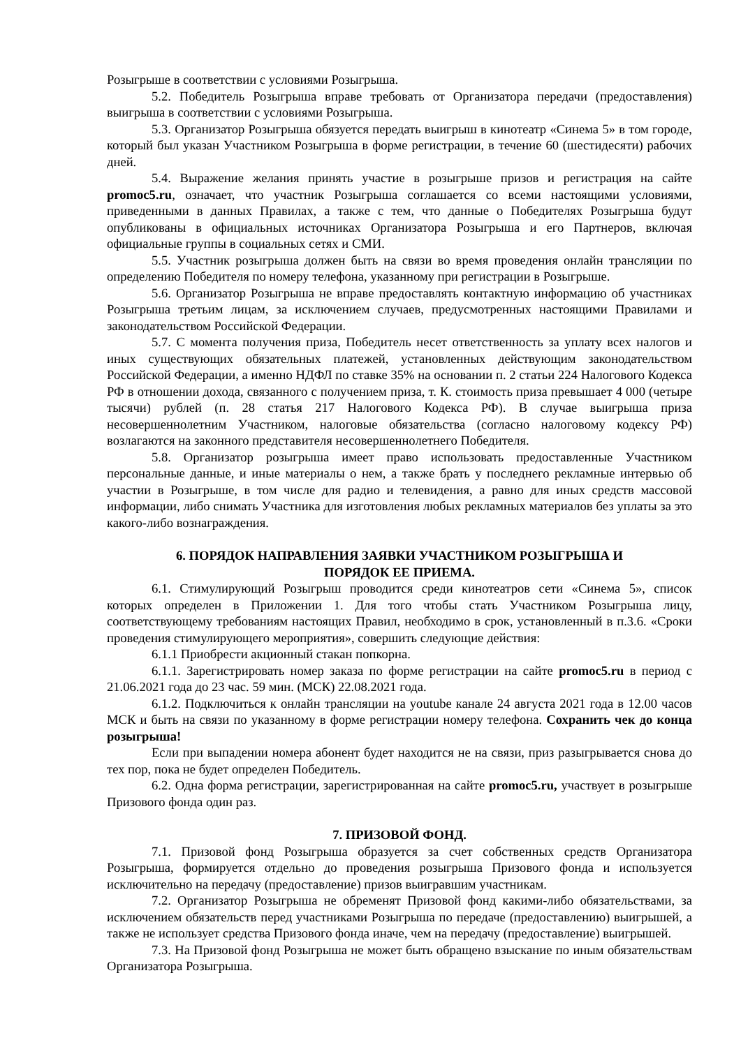Розыгрыше в соответствии с условиями Розыгрыша.
5.2. Победитель Розыгрыша вправе требовать от Организатора передачи (предоставления) выигрыша в соответствии с условиями Розыгрыша.
5.3. Организатор Розыгрыша обязуется передать выигрыш в кинотеатр «Синема 5» в том городе, который был указан Участником Розыгрыша в форме регистрации, в течение 60 (шестидесяти) рабочих дней.
5.4. Выражение желания принять участие в розыгрыше призов и регистрация на сайте promoc5.ru, означает, что участник Розыгрыша соглашается со всеми настоящими условиями, приведенными в данных Правилах, а также с тем, что данные о Победителях Розыгрыша будут опубликованы в официальных источниках Организатора Розыгрыша и его Партнеров, включая официальные группы в социальных сетях и СМИ.
5.5. Участник розыгрыша должен быть на связи во время проведения онлайн трансляции по определению Победителя по номеру телефона, указанному при регистрации в Розыгрыше.
5.6. Организатор Розыгрыша не вправе предоставлять контактную информацию об участниках Розыгрыша третьим лицам, за исключением случаев, предусмотренных настоящими Правилами и законодательством Российской Федерации.
5.7. С момента получения приза, Победитель несет ответственность за уплату всех налогов и иных существующих обязательных платежей, установленных действующим законодательством Российской Федерации, а именно НДФЛ по ставке 35% на основании п. 2 статьи 224 Налогового Кодекса РФ в отношении дохода, связанного с получением приза, т. К. стоимость приза превышает 4 000 (четыре тысячи) рублей (п. 28 статья 217 Налогового Кодекса РФ). В случае выигрыша приза несовершеннолетним Участником, налоговые обязательства (согласно налоговому кодексу РФ) возлагаются на законного представителя несовершеннолетнего Победителя.
5.8. Организатор розыгрыша имеет право использовать предоставленные Участником персональные данные, и иные материалы о нем, а также брать у последнего рекламные интервью об участии в Розыгрыше, в том числе для радио и телевидения, а равно для иных средств массовой информации, либо снимать Участника для изготовления любых рекламных материалов без уплаты за это какого-либо вознаграждения.
6. ПОРЯДОК НАПРАВЛЕНИЯ ЗАЯВКИ УЧАСТНИКОМ РОЗЫГРЫША И
ПОРЯДОК ЕЕ ПРИЕМА.
6.1. Стимулирующий Розыгрыш проводится среди кинотеатров сети «Синема 5», список которых определен в Приложении 1. Для того чтобы стать Участником Розыгрыша лицу, соответствующему требованиям настоящих Правил, необходимо в срок, установленный в п.3.6. «Сроки проведения стимулирующего мероприятия», совершить следующие действия:
6.1.1 Приобрести акционный стакан попкорна.
6.1.1. Зарегистрировать номер заказа по форме регистрации на сайте promoc5.ru в период с 21.06.2021 года до 23 час. 59 мин. (МСК) 22.08.2021 года.
6.1.2. Подключиться к онлайн трансляции на youtube канале 24 августа 2021 года в 12.00 часов МСК и быть на связи по указанному в форме регистрации номеру телефона. Сохранить чек до конца розыгрыша!
Если при выпадении номера абонент будет находится не на связи, приз разыгрывается снова до тех пор, пока не будет определен Победитель.
6.2. Одна форма регистрации, зарегистрированная на сайте promoc5.ru, участвует в розыгрыше Призового фонда один раз.
7. ПРИЗОВОЙ ФОНД.
7.1. Призовой фонд Розыгрыша образуется за счет собственных средств Организатора Розыгрыша, формируется отдельно до проведения розыгрыша Призового фонда и используется исключительно на передачу (предоставление) призов выигравшим участникам.
7.2. Организатор Розыгрыша не обременят Призовой фонд какими-либо обязательствами, за исключением обязательств перед участниками Розыгрыша по передаче (предоставлению) выигрышей, а также не использует средства Призового фонда иначе, чем на передачу (предоставление) выигрышей.
7.3. На Призовой фонд Розыгрыша не может быть обращено взыскание по иным обязательствам Организатора Розыгрыша.